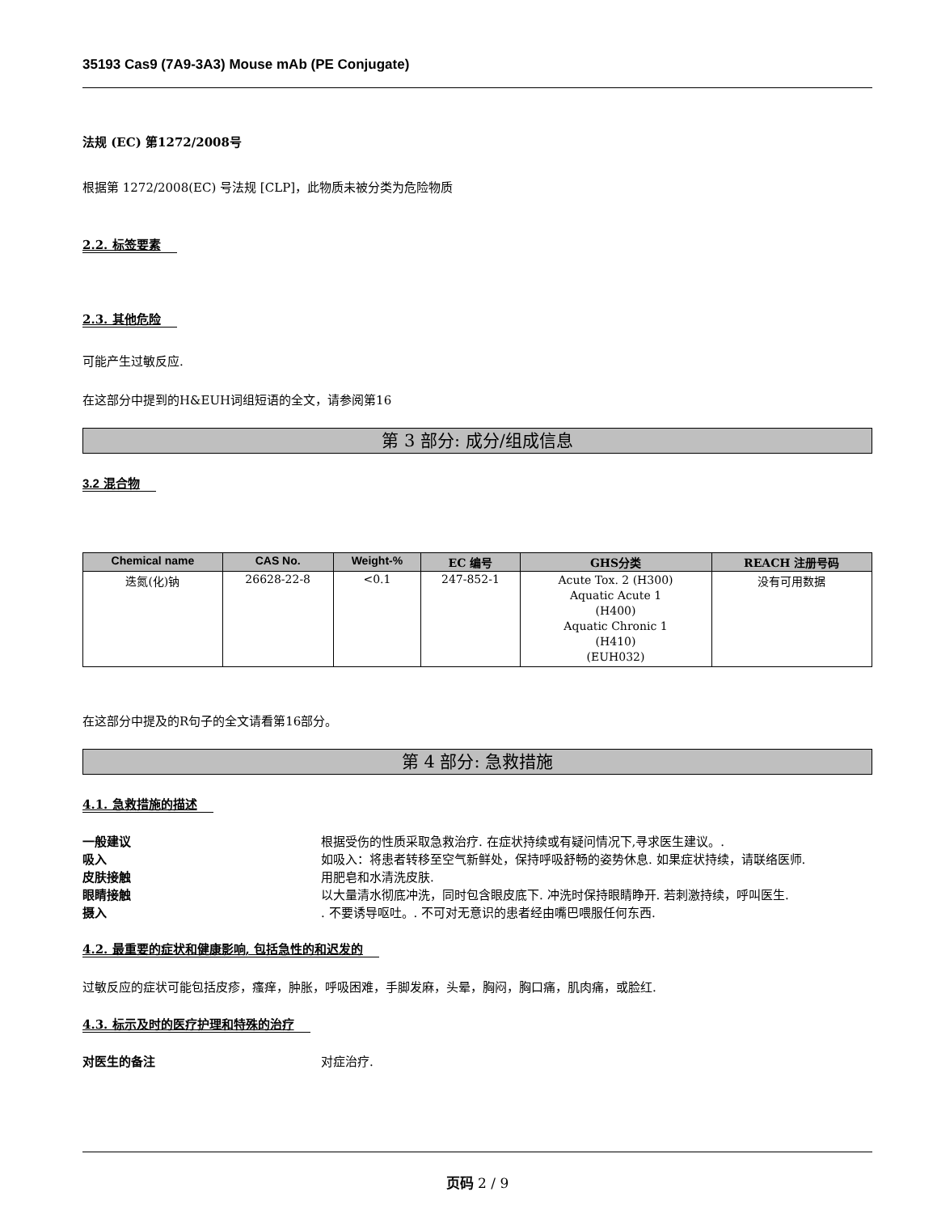35193 Cas9 (7A9-3A3) Mouse mAb (PE Conjugate)
法规 (EC) 第1272/2008号
根据第 1272/2008(EC) 号法规 [CLP]，此物质未被分类为危险物质
2.2. 标签要素
2.3. 其他危险
可能产生过敏反应.
在这部分中提到的H&EUH词组短语的全文，请参阅第16
第 3 部分: 成分/组成信息
3.2 混合物
| Chemical name | CAS No. | Weight-% | EC 编号 | GHS分类 | REACH 注册号码 |
| --- | --- | --- | --- | --- | --- |
| 迭氮(化)钠 | 26628-22-8 | <0.1 | 247-852-1 | Acute Tox. 2 (H300) Aquatic Acute 1 (H400) Aquatic Chronic 1 (H410) (EUH032) | 没有可用数据 |
在这部分中提及的R句子的全文请看第16部分。
第 4 部分: 急救措施
4.1. 急救措施的描述
一般建议 根据受伤的性质采取急救治疗. 在症状持续或有疑问情况下,寻求医生建议。.
吸入 如吸入：将患者转移至空气新鲜处，保持呼吸舒畅的姿势休息. 如果症状持续，请联络医师.
皮肤接触 用肥皂和水清洗皮肤.
眼睛接触 以大量清水彻底冲洗，同时包含眼皮底下. 冲洗时保持眼睛睁开. 若刺激持续，呼叫医生.
摄入. 不要诱导呕吐。. 不可对无意识的患者经由嘴巴喂服任何东西.
4.2. 最重要的症状和健康影响, 包括急性的和迟发的
过敏反应的症状可能包括皮疹，瘙痒，肿胀，呼吸困难，手脚发麻，头晕，胸闷，胸口痛，肌肉痛，或脸红.
4.3. 标示及时的医疗护理和特殊的治疗
对医生的备注 对症治疗.
页码 2 / 9